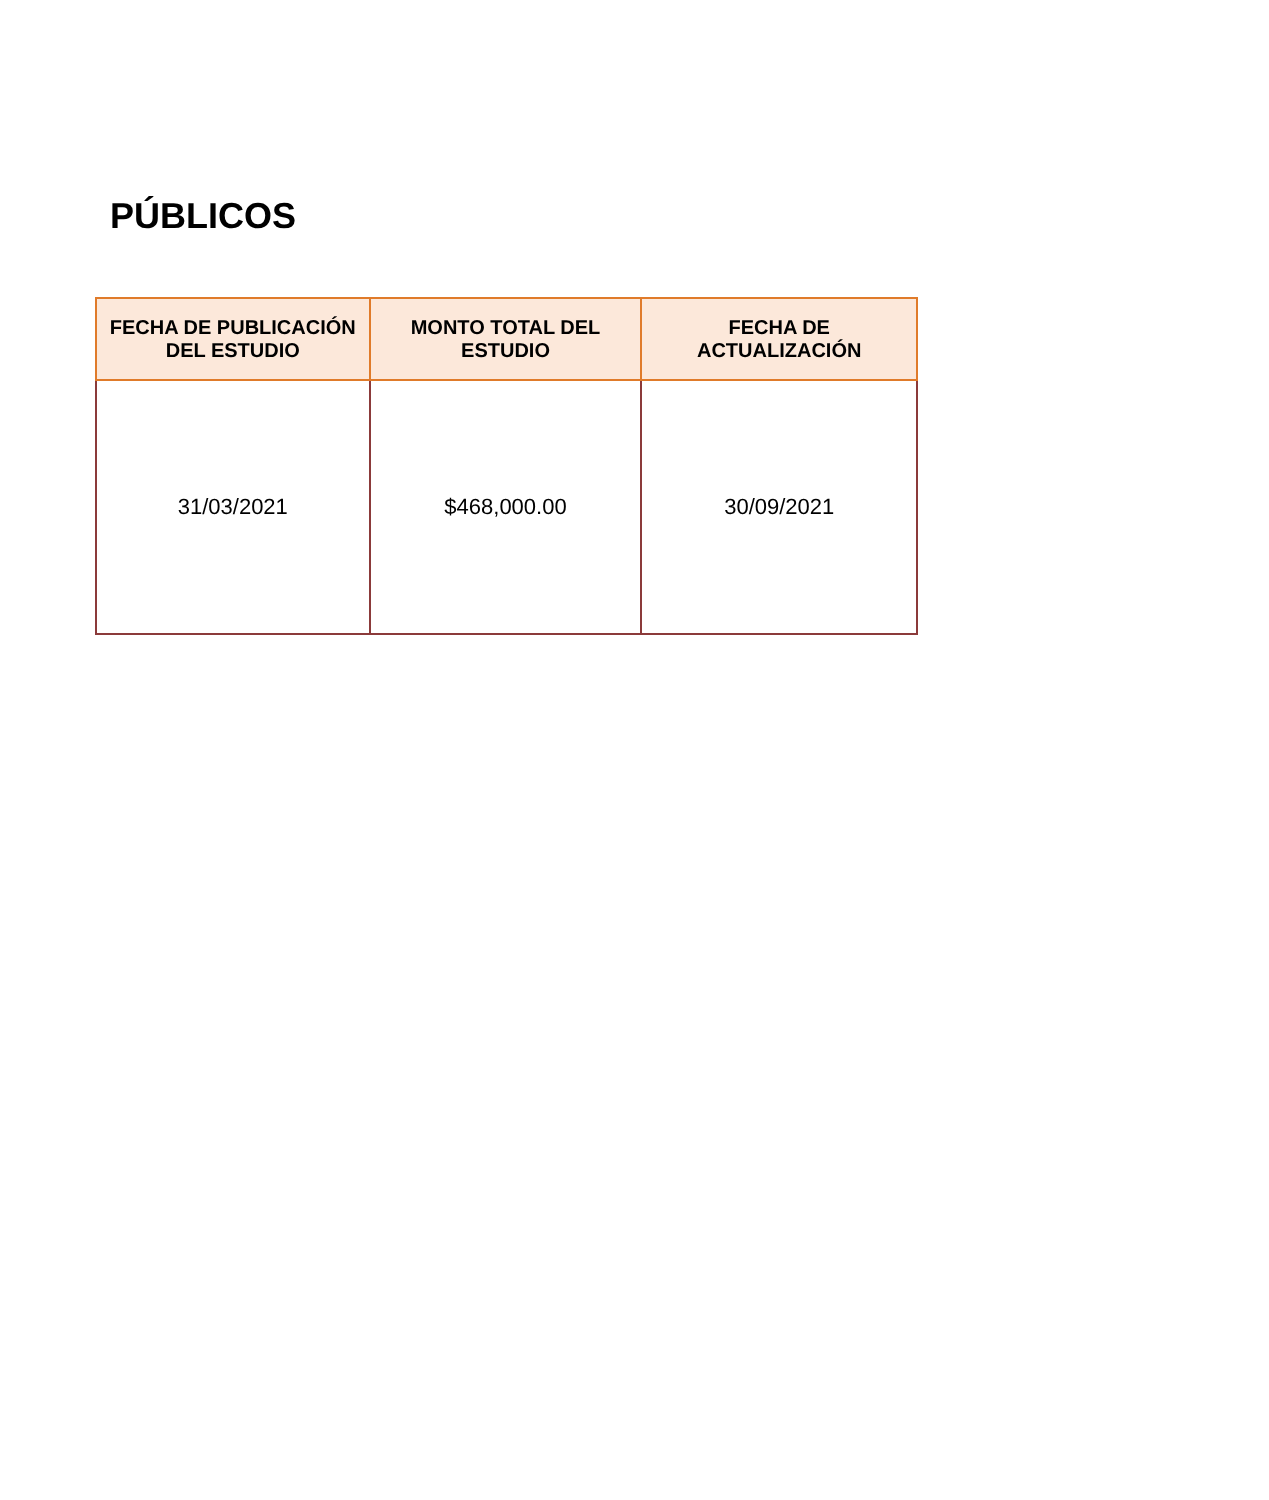PÚBLICOS
| FECHA DE PUBLICACIÓN DEL ESTUDIO | MONTO TOTAL DEL ESTUDIO | FECHA DE ACTUALIZACIÓN |
| --- | --- | --- |
| 31/03/2021 | $468,000.00 | 30/09/2021 |